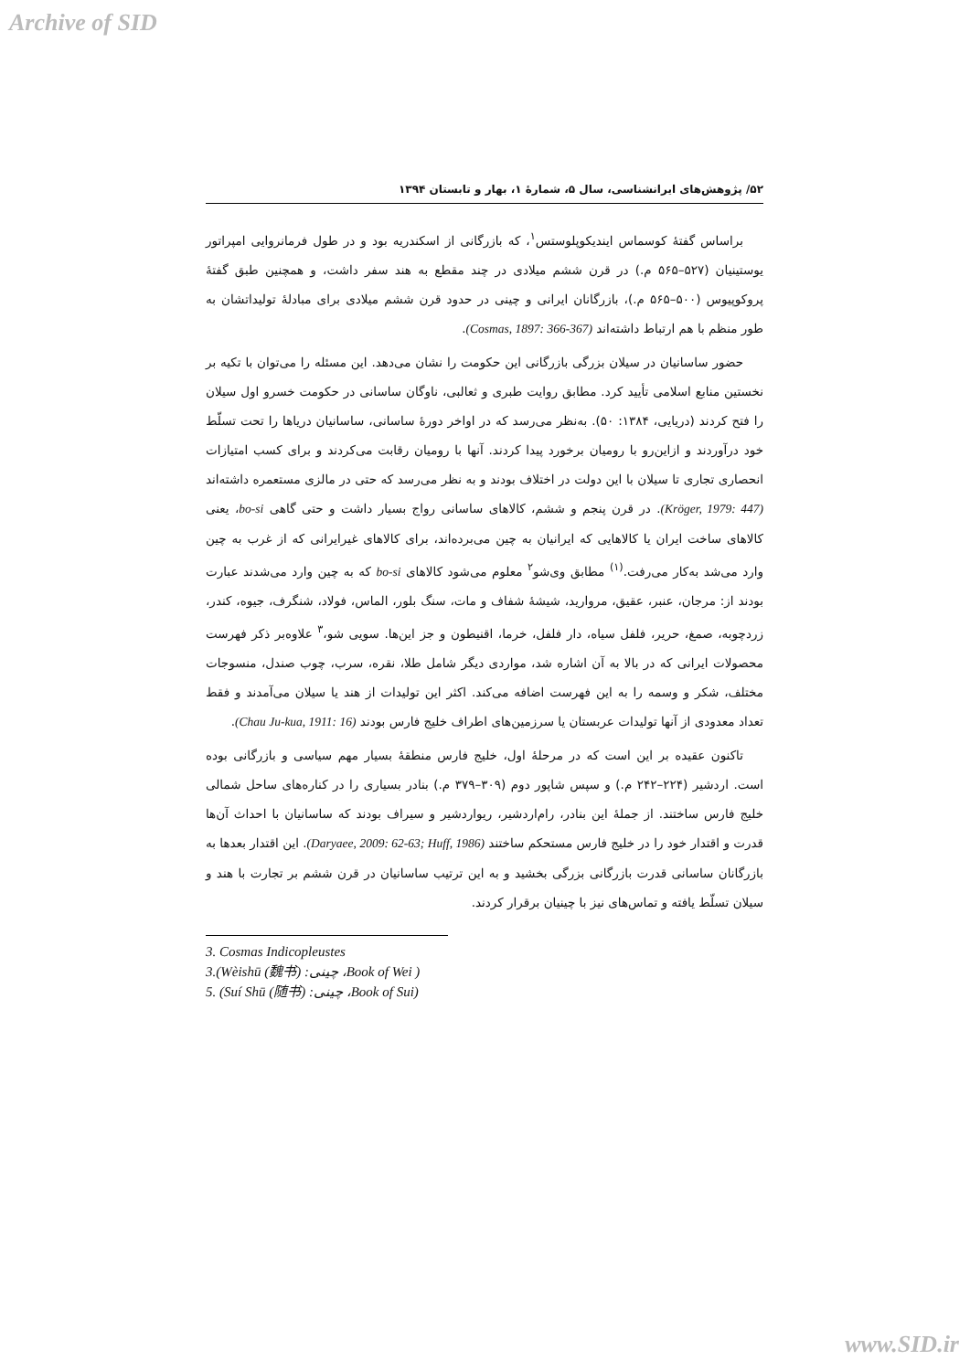Archive of SID
۵۲/ پژوهش‌های ایرانشناسی، سال ۵، شمارۀ ۱، بهار و تابستان ۱۳۹۴
براساس گفتۀ کوسماس ایندیکوپلوستس<sup>۱</sup>، که بازرگانی از اسکندریه بود و در طول فرمانروایی امپراتور یوستینیان (۵۲۷–۵۶۵ م.) در قرن ششم میلادی در چند مقطع به هند سفر داشت، و همچنین طبق گفتۀ پروکوپیوس (۵۰۰–۵۶۵ م.)، بازرگانان ایرانی و چینی در حدود قرن ششم میلادی برای مبادلۀ تولیداتشان به طور منظم با هم ارتباط داشته‌اند (Cosmas, 1897: 366-367).
حضور ساسانیان در سیلان بزرگی بازرگانی این حکومت را نشان می‌دهد. این مسئله را می‌توان با تکیه بر نخستین منابع اسلامی تأیید کرد. مطابق روایت طبری و ثعالبی، ناوگان ساسانی در حکومت خسرو اول سیلان را فتح کردند (دریایی، ۱۳۸۴: ۵۰). به‌نظر می‌رسد که در اواخر دورۀ ساسانی، ساسانیان دریاها را تحت تسلّط خود درآوردند و ازاین‌رو با رومیان برخورد پیدا کردند. آنها با رومیان رقابت می‌کردند و برای کسب امتیازات انحصاری تجاری تا سیلان با این دولت در اختلاف بودند و به نظر می‌رسد که حتی در مالزی مستعمره داشته‌اند (Kröger, 1979: 447). در قرن پنجم و ششم، کالاهای ساسانی رواج بسیار داشت و حتی گاهی bo-si، یعنی کالاهای ساخت ایران یا کالاهایی که ایرانیان به چین می‌برده‌اند، برای کالاهای غیرایرانی که از غرب به چین وارد می‌شد به‌کار می‌رفت.<sup>(۱)</sup> مطابق وی‌شو<sup>۲</sup> معلوم می‌شود کالاهای bo-si که به چین وارد می‌شدند عبارت بودند از: مرجان، عنبر، عقیق، مروارید، شیشۀ شفاف و مات، سنگ بلور، الماس، فولاد، شنگرف، جیوه، کندر، زردچوبه، صمغ، حریر، فلفل سیاه، دار فلفل، خرما، اقنیطون و جز این‌ها. سویی شو،<sup>۳</sup> علاوه‌بر ذکر فهرست محصولات ایرانی که در بالا به آن اشاره شد، مواردی دیگر شامل طلا، نقره، سرب، چوب صندل، منسوجات مختلف، شکر و وسمه را به این فهرست اضافه می‌کند. اکثر این تولیدات از هند یا سیلان می‌آمدند و فقط تعداد معدودی از آنها تولیدات عربستان یا سرزمین‌های اطراف خلیج فارس بودند (Chau Ju-kua, 1911: 16).
تاکنون عقیده بر این است که در مرحلۀ اول، خلیج فارس منطقۀ بسیار مهم سیاسی و بازرگانی بوده است. اردشیر (۲۲۴–۲۴۲ م.) و سپس شاپور دوم (۳۰۹–۳۷۹ م.) بنادر بسیاری را در کناره‌های ساحل شمالی خلیج فارس ساختند. از جملۀ این بنادر، رام‌اردشیر، ریواردشیر و سیراف بودند که ساسانیان با احداث آن‌ها قدرت و اقتدار خود را در خلیج فارس مستحکم ساختند (Daryaee, 2009: 62-63; Huff, 1986). این اقتدار بعدها به بازرگانان ساسانی قدرت بازرگانی بزرگی بخشید و به این ترتیب ساسانیان در قرن ششم بر تجارت با هند و سیلان تسلّط یافته و تماس‌های نیز با چینیان برقرار کردند.
3. Cosmas Indicopleustes
3.(Wèishū (魏书) :چینی ،Book of Wei )
5. (Suí Shū (随书) :چینی ،Book of Sui)
www.SID.ir